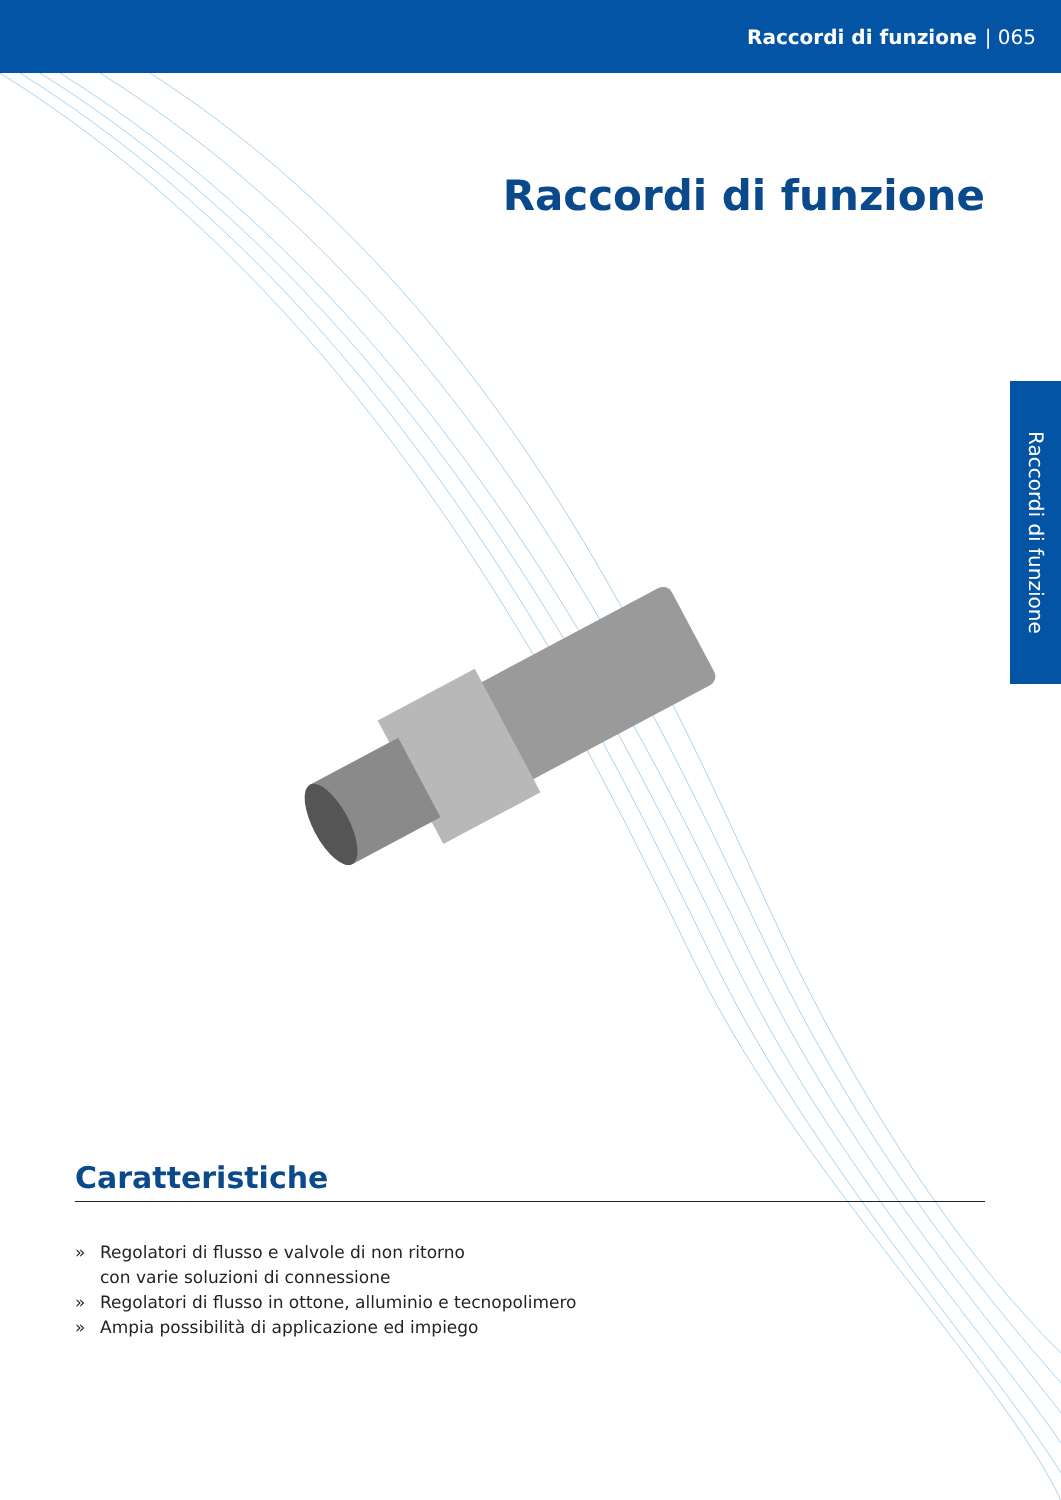Raccordi di funzione | 065
Raccordi di funzione
Raccordi di funzione
Caratteristiche
» Regolatori di flusso e valvole di non ritorno
con varie soluzioni di connessione
» Regolatori di flusso in ottone, alluminio e tecnopolimero
» Ampia possibilità di applicazione ed impiego